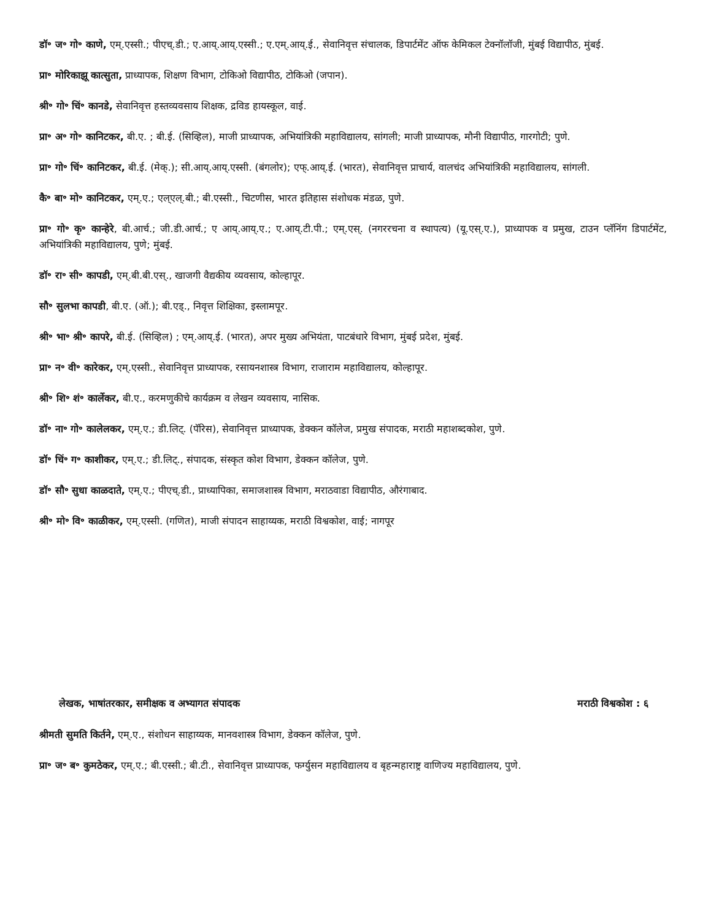डॉ॰ ज॰ गो॰ काणे, एम्.एस्सी.; पीएच्.डी.; ए.आय्.आय्.एस्सी.; ए.एम्.आय्.ई., सेवानिवृत्त संचालक, डिपार्टमेंट ऑफ केमिकल टेक्नॉलॉजी, मुंबई विद्यापीठ, मुंबई.
प्रा॰ मोरिकाझू कात्सुता, प्राध्यापक, शिक्षण विभाग, टोकिओ विद्यापीठ, टोकिओ (जपान).
श्री॰ गो॰ चिं॰ कानडे, सेवानिवृत्त हस्तव्यवसाय शिक्षक, द्रविड हायस्कूल, वाई.
प्रा॰ अ॰ गो॰ कानिटकर, बी.ए. ; बी.ई. (सिव्हिल), माजी प्राध्यापक, अभियांत्रिकी महाविद्यालय, सांगली; माजी प्राध्यापक, मौनी विद्यापीठ, गारगोटी; पुणे.
प्रा॰ गो॰ चिं॰ कानिटकर, बी.ई. (मेक्.); सी.आय्.आय्.एस्सी. (बंगलोर); एफ्.आय्.ई. (भारत), सेवानिवृत्त प्राचार्य, वालचंद अभियांत्रिकी महाविद्यालय, सांगली.
कै॰ बा॰ मो॰ कानिटकर, एम्.ए.; एल्एल्.बी.; बी.एस्सी., चिटणीस, भारत इतिहास संशोधक मंडळ, पुणे.
प्रा॰ गो॰ कृ॰ कान्हेरे, बी.आर्च.; जी.डी.आर्च.; ए आय्.आय्.ए.; ए.आय्.टी.पी.; एम्.एस्. (नगररचना व स्थापत्य) (यू.एस्.ए.), प्राध्यापक व प्रमुख, टाउन प्लॅनिंग डिपार्टमेंट, अभियांत्रिकी महाविद्यालय, पुणे; मुंबई.
डॉ॰ रा॰ सी॰ कापडी, एम्.बी.बी.एस्., खाजगी वैद्यकीय व्यवसाय, कोल्हापूर.
सौ॰ सुलभा कापडी, बी.ए. (ऑ.); बी.एड्., निवृत्त शिक्षिका, इस्लामपूर.
श्री॰ भा॰ श्री॰ कापरे, बी.ई. (सिव्हिल) ; एम्.आय्.ई. (भारत), अपर मुख्य अभियंता, पाटबंधारे विभाग, मुंबई प्रदेश, मुंबई.
प्रा॰ न॰ वी॰ कारेकर, एम्.एस्सी., सेवानिवृत्त प्राध्यापक, रसायनशास्त्र विभाग, राजाराम महाविद्यालय, कोल्हापूर.
श्री॰ शि॰ शं॰ कार्लेकर, बी.ए., करमणुकीचे कार्यक्रम व लेखन व्यवसाय, नासिक.
डॉ॰ ना॰ गो॰ कालेलकर, एम्.ए.; डी.लिट्. (पॅरिस), सेवानिवृत्त प्राध्यापक, डेक्कन कॉलेज, प्रमुख संपादक, मराठी महाशब्दकोश, पुणे.
डॉ॰ चिं॰ ग॰ काशीकर, एम्.ए.; डी.लिट्., संपादक, संस्कृत कोश विभाग, डेक्कन कॉलेज, पुणे.
डॉ॰ सौ॰ सुधा काळदाते, एम्.ए.; पीएच्.डी., प्राध्यापिका, समाजशास्त्र विभाग, मराठवाडा विद्यापीठ, औरंगाबाद.
श्री॰ मो॰ वि॰ काळीकर, एम्.एस्सी. (गणित), माजी संपादन साहाय्यक, मराठी विश्वकोश, वाई; नागपूर
लेखक, भाषांतरकार, समीक्षक व अभ्यागत संपादक मराठी विश्वकोश : ६
श्रीमती सुमति किर्तने, एम्.ए., संशोधन साहाय्यक, मानवशास्त्र विभाग, डेक्कन कॉलेज, पुणे.
प्रा॰ ज॰ ब॰ कुमठेकर, एम्.ए.; बी.एस्सी.; बी.टी., सेवानिवृत्त प्राध्यापक, फर्ग्युसन महाविद्यालय व बृहन्महाराष्ट्र वाणिज्य महाविद्यालय, पुणे.